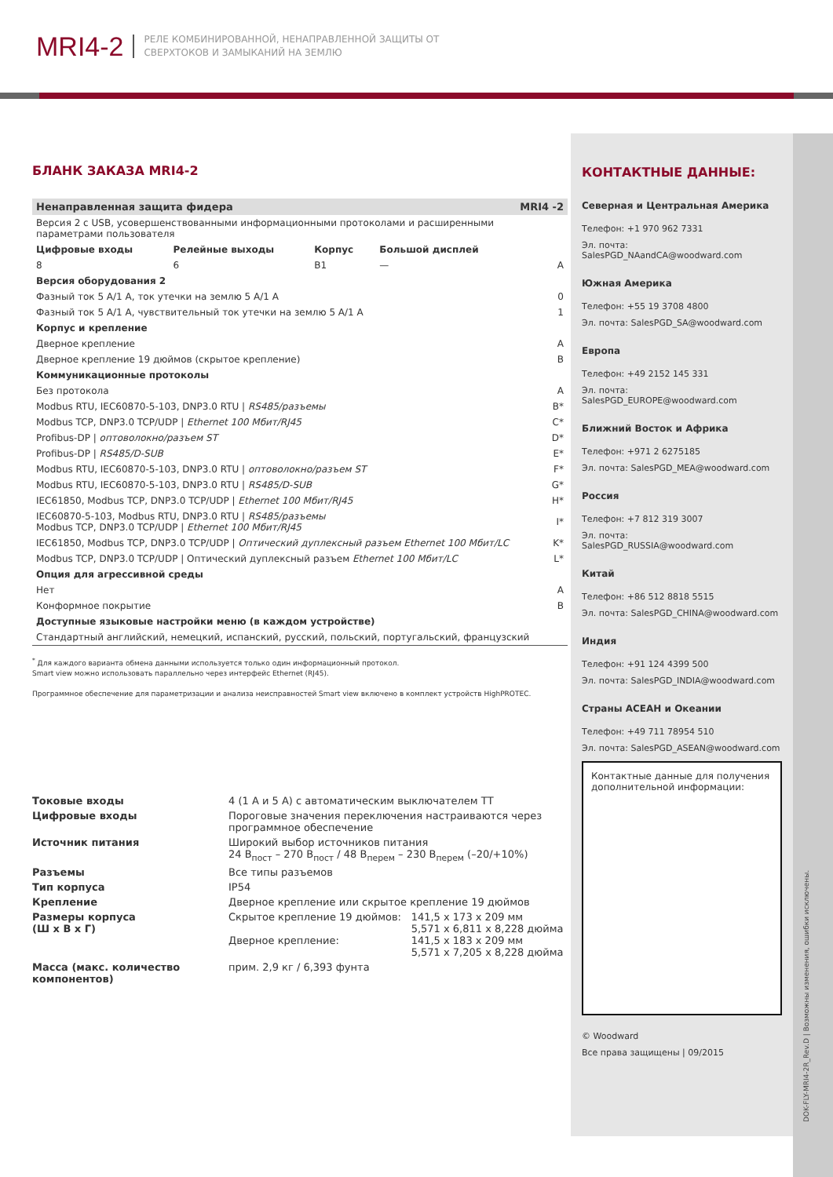MRI4-2
РЕЛЕ КОМБИНИРОВАННОЙ, НЕНАПРАВЛЕННОЙ ЗАЩИТЫ ОТ
СВЕРХТОКОВ И ЗАМЫКАНИЙ НА ЗЕМЛЮ
БЛАНК ЗАКАЗА MRI4-2
| Ненаправленная защита фидера | | | | MRI4 -2 |
| Версия 2 с USB, усовершенствованными информационными протоколами и расширенными параметрами пользователя | | | | |
| Цифровые входы | Релейные выходы | Корпус | Большой дисплей | |
| 8 | 6 | B1 | — | A |
| Версия оборудования 2 | | | | |
| Фазный ток 5 А/1 А, ток утечки на землю 5 А/1 А | | | | 0 |
| Фазный ток 5 А/1 А, чувствительный ток утечки на землю 5 А/1 А | | | | 1 |
| Корпус и крепление | | | | |
| Дверное крепление | | | | A |
| Дверное крепление 19 дюймов (скрытое крепление) | | | | B |
| Коммуникационные протоколы | | | | |
| Без протокола | | | | A |
| Modbus RTU, IEC60870-5-103, DNP3.0 RTU / RS485/разъемы | | | | B* |
| Modbus TCP, DNP3.0 TCP/UDP / Ethernet 100 Мбит/RJ45 | | | | C* |
| Profibus-DP / оптоволокно/разъем ST | | | | D* |
| Profibus-DP / RS485/D-SUB | | | | E* |
| Modbus RTU, IEC60870-5-103, DNP3.0 RTU / оптоволокно/разъем ST | | | | F* |
| Modbus RTU, IEC60870-5-103, DNP3.0 RTU / RS485/D-SUB | | | | G* |
| IEC61850, Modbus TCP, DNP3.0 TCP/UDP / Ethernet 100 Мбит/RJ45 | | | | H* |
| IEC60870-5-103, Modbus RTU, DNP3.0 RTU / RS485/разъемы Modbus TCP, DNP3.0 TCP/UDP / Ethernet 100 Мбит/RJ45 | | | | I* |
| IEC61850, Modbus TCP, DNP3.0 TCP/UDP / Оптический дуплексный разъем Ethernet 100 Мбит/LC | | | | K* |
| Modbus TCP, DNP3.0 TCP/UDP / Оптический дуплексный разъем Ethernet 100 Мбит/LC | | | | L* |
| Опция для агрессивной среды | | | | |
| Нет | | | | A |
| Конформное покрытие | | | | B |
| Доступные языковые настройки меню (в каждом устройстве) | | | | |
| Стандартный английский, немецкий, испанский, русский, польский, португальский, французский | | | | |
<sup>*</sup> Для каждого варианта обмена данными используется только один информационный протокол.
Smart view можно использовать параллельно через интерфейс Ethernet (RJ45).
Программное обеспечение для параметризации и анализа неисправностей Smart view включено в комплект устройств HighPROTEC.
| Токовые входы | 4 (1 А и 5 А) с автоматическим выключателем ТТ | |
| Цифровые входы | Пороговые значения переключения настраиваются через программное обеспечение | |
| Источник питания | Широкий выбор источников питания 24 В<sub>пост</sub> – 270 В<sub>пост</sub> / 48 В<sub>перем</sub> – 230 В<sub>перем</sub> (–20/+10%) | |
| Разъемы | Все типы разъемов | |
| Тип корпуса | IP54 | |
| Крепление | Дверное крепление или скрытое крепление 19 дюймов | |
| Размеры корпуса (Ш x В x Г) | Скрытое крепление 19 дюймов: Дверное крепление: | 141,5 x 173 x 209 мм 5,571 x 6,811 x 8,228 дюйма 141,5 x 183 x 209 мм 5,571 x 7,205 x 8,228 дюйма |
| Масса (макс. количество компонентов) | прим. 2,9 кг / 6,393 фунта | |
КОНТАКТНЫЕ ДАННЫЕ:
Северная и Центральная Америка
Телефон: +1 970 962 7331
Эл. почта: SalesPGD_NAandCA@woodward.com
Южная Америка
Телефон: +55 19 3708 4800
Эл. почта: SalesPGD_SA@woodward.com
Европа
Телефон: +49 2152 145 331
Эл. почта: SalesPGD_EUROPE@woodward.com
Ближний Восток и Африка
Телефон: +971 2 6275185
Эл. почта: SalesPGD_MEA@woodward.com
Россия
Телефон: +7 812 319 3007
Эл. почта: SalesPGD_RUSSIA@woodward.com
Китай
Телефон: +86 512 8818 5515
Эл. почта: SalesPGD_CHINA@woodward.com
Индия
Телефон: +91 124 4399 500
Эл. почта: SalesPGD_INDIA@woodward.com
Страны АСЕАН и Океании
Телефон: +49 711 78954 510
Эл. почта: SalesPGD_ASEAN@woodward.com
Контактные данные для получения дополнительной информации:
© Woodward
Все права защищены | 09/2015
DOK-FLY-MRI4-2R_Rev.D | Возможны изменения, ошибки исключены.